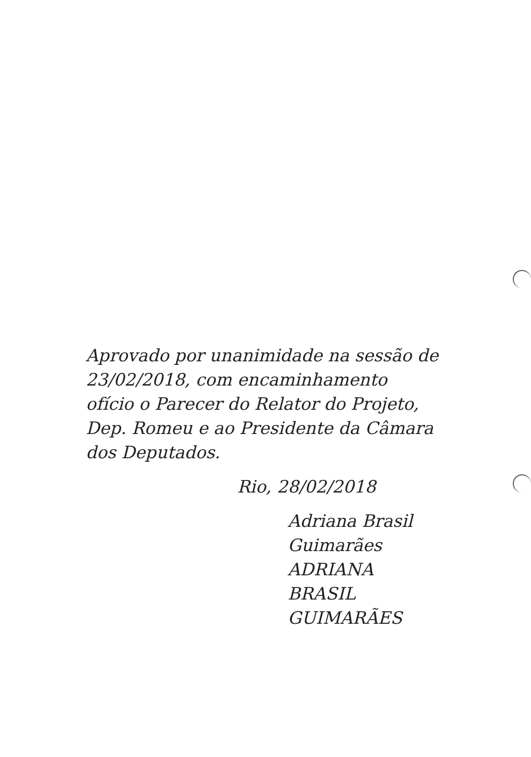Aprovado por unanimidade na sessão de 23/02/2018, com encaminhamento ofício o Parecer do Relator do Projeto, Dep. Romeu e ao Presidente da Câmara dos Deputados.
Rio, 28/02/2018
Adriana Brasil Guimarães
ADRIANA BRASIL GUIMARÃES